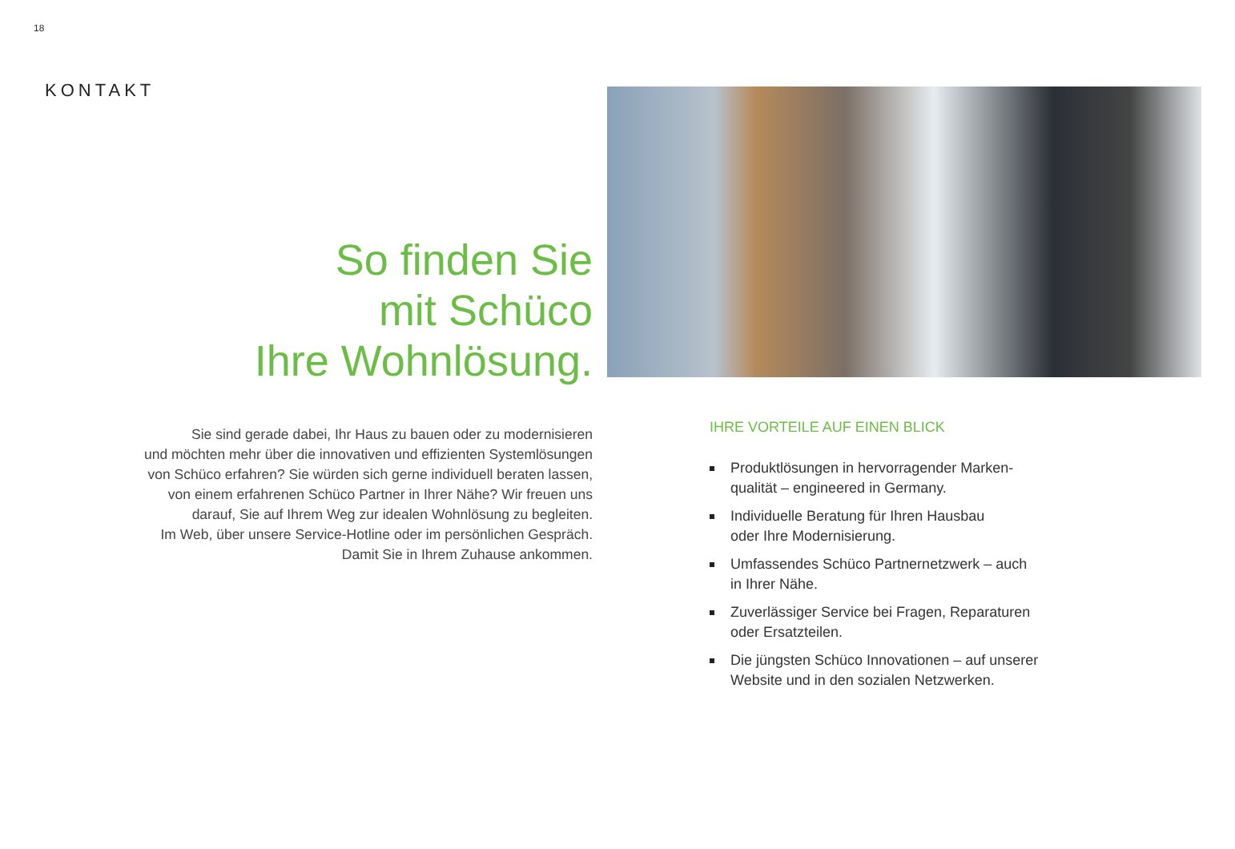18
KONTAKT
So finden Sie
mit Schüco
Ihre Wohnlösung.
Sie sind gerade dabei, Ihr Haus zu bauen oder zu modernisieren
und möchten mehr über die innovativen und effizienten Systemlösungen
von Schüco erfahren? Sie würden sich gerne individuell beraten lassen,
von einem erfahrenen Schüco Partner in Ihrer Nähe? Wir freuen uns
darauf, Sie auf Ihrem Weg zur idealen Wohnlösung zu begleiten.
Im Web, über unsere Service-Hotline oder im persönlichen Gespräch.
Damit Sie in Ihrem Zuhause ankommen.
IHRE VORTEILE AUF EINEN BLICK
Produktlösungen in hervorragender Marken-
qualität – engineered in Germany.
Individuelle Beratung für Ihren Hausbau
oder Ihre Modernisierung.
Umfassendes Schüco Partnernetzwerk – auch
in Ihrer Nähe.
Zuverlässiger Service bei Fragen, Reparaturen
oder Ersatzteilen.
Die jüngsten Schüco Innovationen – auf unserer
Website und in den sozialen Netzwerken.